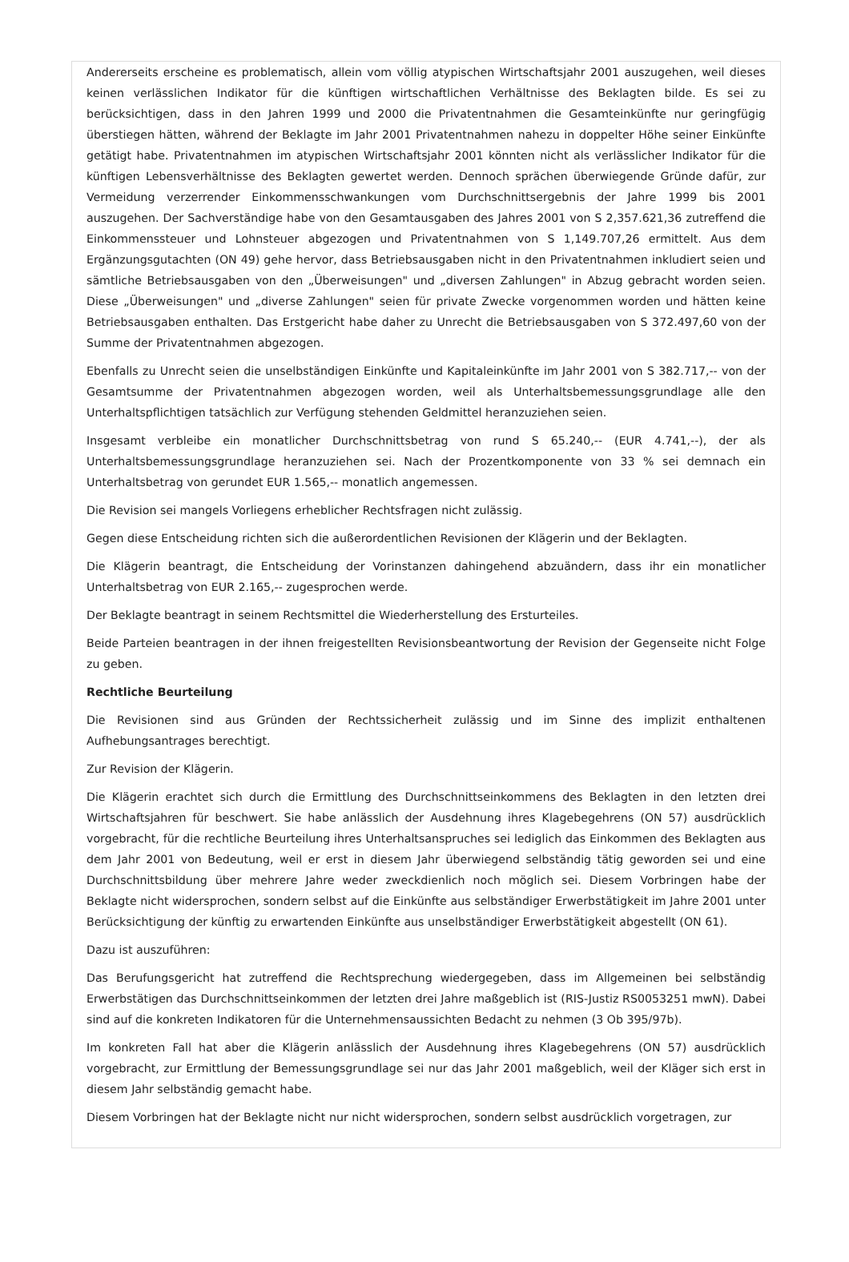Andererseits erscheine es problematisch, allein vom völlig atypischen Wirtschaftsjahr 2001 auszugehen, weil dieses keinen verlässlichen Indikator für die künftigen wirtschaftlichen Verhältnisse des Beklagten bilde. Es sei zu berücksichtigen, dass in den Jahren 1999 und 2000 die Privatentnahmen die Gesamteinkünfte nur geringfügig überstiegen hätten, während der Beklagte im Jahr 2001 Privatentnahmen nahezu in doppelter Höhe seiner Einkünfte getätigt habe. Privatentnahmen im atypischen Wirtschaftsjahr 2001 könnten nicht als verlässlicher Indikator für die künftigen Lebensverhältnisse des Beklagten gewertet werden. Dennoch sprächen überwiegende Gründe dafür, zur Vermeidung verzerrender Einkommensschwankungen vom Durchschnittsergebnis der Jahre 1999 bis 2001 auszugehen. Der Sachverständige habe von den Gesamtausgaben des Jahres 2001 von S 2,357.621,36 zutreffend die Einkommenssteuer und Lohnsteuer abgezogen und Privatentnahmen von S 1,149.707,26 ermittelt. Aus dem Ergänzungsgutachten (ON 49) gehe hervor, dass Betriebsausgaben nicht in den Privatentnahmen inkludiert seien und sämtliche Betriebsausgaben von den „Überweisungen" und „diversen Zahlungen" in Abzug gebracht worden seien. Diese „Überweisungen" und „diverse Zahlungen" seien für private Zwecke vorgenommen worden und hätten keine Betriebsausgaben enthalten. Das Erstgericht habe daher zu Unrecht die Betriebsausgaben von S 372.497,60 von der Summe der Privatentnahmen abgezogen.
Ebenfalls zu Unrecht seien die unselbständigen Einkünfte und Kapitaleinkünfte im Jahr 2001 von S 382.717,-- von der Gesamtsumme der Privatentnahmen abgezogen worden, weil als Unterhaltsbemessungsgrundlage alle den Unterhaltspflichtigen tatsächlich zur Verfügung stehenden Geldmittel heranzuziehen seien.
Insgesamt verbleibe ein monatlicher Durchschnittsbetrag von rund S 65.240,-- (EUR 4.741,--), der als Unterhaltsbemessungsgrundlage heranzuziehen sei. Nach der Prozentkomponente von 33 % sei demnach ein Unterhaltsbetrag von gerundet EUR 1.565,-- monatlich angemessen.
Die Revision sei mangels Vorliegens erheblicher Rechtsfragen nicht zulässig.
Gegen diese Entscheidung richten sich die außerordentlichen Revisionen der Klägerin und der Beklagten.
Die Klägerin beantragt, die Entscheidung der Vorinstanzen dahingehend abzuändern, dass ihr ein monatlicher Unterhaltsbetrag von EUR 2.165,-- zugesprochen werde.
Der Beklagte beantragt in seinem Rechtsmittel die Wiederherstellung des Ersturteiles.
Beide Parteien beantragen in der ihnen freigestellten Revisionsbeantwortung der Revision der Gegenseite nicht Folge zu geben.
Rechtliche Beurteilung
Die Revisionen sind aus Gründen der Rechtssicherheit zulässig und im Sinne des implizit enthaltenen Aufhebungsantrages berechtigt.
Zur Revision der Klägerin.
Die Klägerin erachtet sich durch die Ermittlung des Durchschnittseinkommens des Beklagten in den letzten drei Wirtschaftsjahren für beschwert. Sie habe anlässlich der Ausdehnung ihres Klagebegehrens (ON 57) ausdrücklich vorgebracht, für die rechtliche Beurteilung ihres Unterhaltsanspruches sei lediglich das Einkommen des Beklagten aus dem Jahr 2001 von Bedeutung, weil er erst in diesem Jahr überwiegend selbständig tätig geworden sei und eine Durchschnittsbildung über mehrere Jahre weder zweckdienlich noch möglich sei. Diesem Vorbringen habe der Beklagte nicht widersprochen, sondern selbst auf die Einkünfte aus selbständiger Erwerbstätigkeit im Jahre 2001 unter Berücksichtigung der künftig zu erwartenden Einkünfte aus unselbständiger Erwerbstätigkeit abgestellt (ON 61).
Dazu ist auszuführen:
Das Berufungsgericht hat zutreffend die Rechtsprechung wiedergegeben, dass im Allgemeinen bei selbständig Erwerbstätigen das Durchschnittseinkommen der letzten drei Jahre maßgeblich ist (RIS-Justiz RS0053251 mwN). Dabei sind auf die konkreten Indikatoren für die Unternehmensaussichten Bedacht zu nehmen (3 Ob 395/97b).
Im konkreten Fall hat aber die Klägerin anlässlich der Ausdehnung ihres Klagebegehrens (ON 57) ausdrücklich vorgebracht, zur Ermittlung der Bemessungsgrundlage sei nur das Jahr 2001 maßgeblich, weil der Kläger sich erst in diesem Jahr selbständig gemacht habe.
Diesem Vorbringen hat der Beklagte nicht nur nicht widersprochen, sondern selbst ausdrücklich vorgetragen, zur